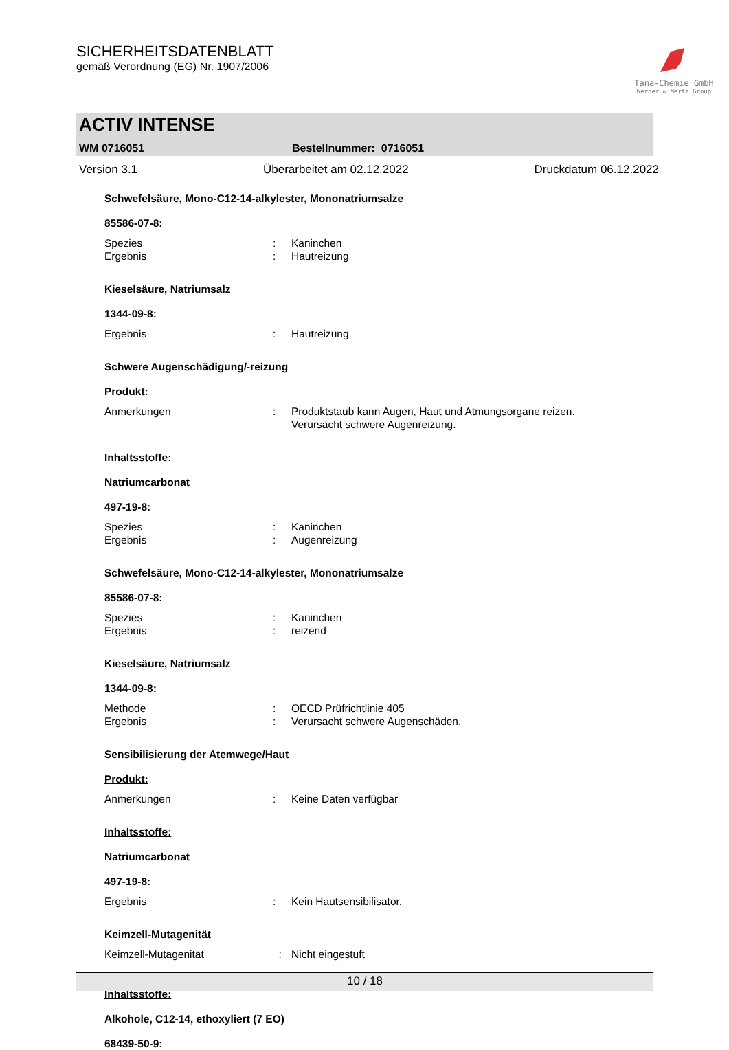SICHERHEITSDATENBLATT
gemäß Verordnung (EG) Nr. 1907/2006
Tana-Chemie GmbH
Werner & Mertz Group
ACTIV INTENSE
WM 0716051 Bestellnummer: 0716051
Version 3.1 Überarbeitet am 02.12.2022 Druckdatum 06.12.2022
Schwefelsäure, Mono-C12-14-alkylester, Mononatriumsalze
85586-07-8:
Spezies: Kaninchen
Ergebnis: Hautreizung
Kieselsäure, Natriumsalz
1344-09-8:
Ergebnis: Hautreizung
Schwere Augenschädigung/-reizung
Produkt:
Anmerkungen: Produktstaub kann Augen, Haut und Atmungsorgane reizen.
Verursacht schwere Augenreizung.
Inhaltsstoffe:
Natriumcarbonat
497-19-8:
Spezies: Kaninchen
Ergebnis: Augenreizung
Schwefelsäure, Mono-C12-14-alkylester, Mononatriumsalze
85586-07-8:
Spezies: Kaninchen
Ergebnis: reizend
Kieselsäure, Natriumsalz
1344-09-8:
Methode: OECD Prüfrichtlinie 405
Ergebnis: Verursacht schwere Augenschäden.
Sensibilisierung der Atemwege/Haut
Produkt:
Anmerkungen: Keine Daten verfügbar
Inhaltsstoffe:
Natriumcarbonat
497-19-8:
Ergebnis: Kein Hautsensibilisator.
Keimzell-Mutagenität
Keimzell-Mutagenität : Nicht eingestuft
Inhaltsstoffe:
Alkohole, C12-14, ethoxyliert (7 EO)
68439-50-9:
10 / 18